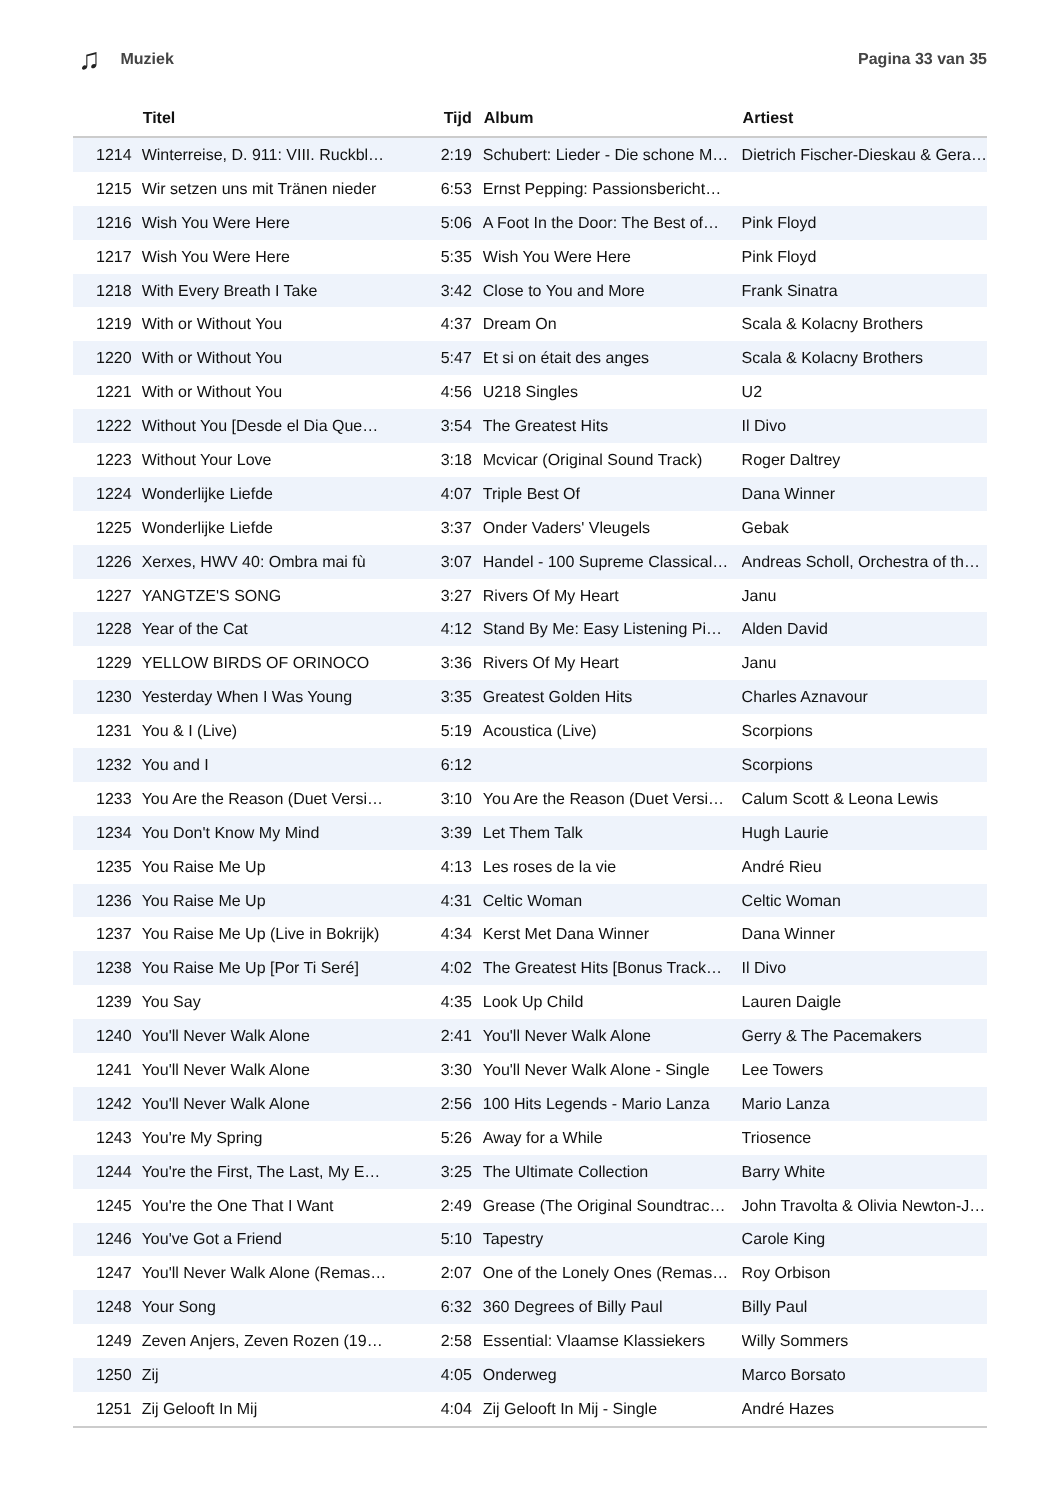♫ Muziek Pagina 33 van 35
| | Titel | Tijd | Album | Artiest |
| --- | --- | --- | --- | --- |
| 1214 | Winterreise, D. 911: VIII. Ruckbl… | 2:19 | Schubert: Lieder - Die schone M… | Dietrich Fischer-Dieskau & Gera… |
| 1215 | Wir setzen uns mit Tränen nieder | 6:53 | Ernst Pepping: Passionsbericht… | |
| 1216 | Wish You Were Here | 5:06 | A Foot In the Door: The Best of… | Pink Floyd |
| 1217 | Wish You Were Here | 5:35 | Wish You Were Here | Pink Floyd |
| 1218 | With Every Breath I Take | 3:42 | Close to You and More | Frank Sinatra |
| 1219 | With or Without You | 4:37 | Dream On | Scala & Kolacny Brothers |
| 1220 | With or Without You | 5:47 | Et si on était des anges | Scala & Kolacny Brothers |
| 1221 | With or Without You | 4:56 | U218 Singles | U2 |
| 1222 | Without You [Desde el Dia Que… | 3:54 | The Greatest Hits | Il Divo |
| 1223 | Without Your Love | 3:18 | Mcvicar (Original Sound Track) | Roger Daltrey |
| 1224 | Wonderlijke Liefde | 4:07 | Triple Best Of | Dana Winner |
| 1225 | Wonderlijke Liefde | 3:37 | Onder Vaders' Vleugels | Gebak |
| 1226 | Xerxes, HWV 40: Ombra mai fù | 3:07 | Handel - 100 Supreme Classical… | Andreas Scholl, Orchestra of th… |
| 1227 | YANGTZE'S SONG | 3:27 | Rivers Of My Heart | Janu |
| 1228 | Year of the Cat | 4:12 | Stand By Me: Easy Listening Pi… | Alden David |
| 1229 | YELLOW BIRDS OF ORINOCO | 3:36 | Rivers Of My Heart | Janu |
| 1230 | Yesterday When I Was Young | 3:35 | Greatest Golden Hits | Charles Aznavour |
| 1231 | You & I (Live) | 5:19 | Acoustica (Live) | Scorpions |
| 1232 | You and I | 6:12 | | Scorpions |
| 1233 | You Are the Reason (Duet Versi… | 3:10 | You Are the Reason (Duet Versi… | Calum Scott & Leona Lewis |
| 1234 | You Don't Know My Mind | 3:39 | Let Them Talk | Hugh Laurie |
| 1235 | You Raise Me Up | 4:13 | Les roses de la vie | André Rieu |
| 1236 | You Raise Me Up | 4:31 | Celtic Woman | Celtic Woman |
| 1237 | You Raise Me Up (Live in Bokrijk) | 4:34 | Kerst Met Dana Winner | Dana Winner |
| 1238 | You Raise Me Up [Por Ti Seré] | 4:02 | The Greatest Hits [Bonus Track… | Il Divo |
| 1239 | You Say | 4:35 | Look Up Child | Lauren Daigle |
| 1240 | You'll Never Walk Alone | 2:41 | You'll Never Walk Alone | Gerry & The Pacemakers |
| 1241 | You'll Never Walk Alone | 3:30 | You'll Never Walk Alone - Single | Lee Towers |
| 1242 | You'll Never Walk Alone | 2:56 | 100 Hits Legends - Mario Lanza | Mario Lanza |
| 1243 | You're My Spring | 5:26 | Away for a While | Triosence |
| 1244 | You're the First, The Last, My E… | 3:25 | The Ultimate Collection | Barry White |
| 1245 | You're the One That I Want | 2:49 | Grease (The Original Soundtrac… | John Travolta & Olivia Newton-J… |
| 1246 | You've Got a Friend | 5:10 | Tapestry | Carole King |
| 1247 | You'll Never Walk Alone (Remas… | 2:07 | One of the Lonely Ones (Remas… | Roy Orbison |
| 1248 | Your Song | 6:32 | 360 Degrees of Billy Paul | Billy Paul |
| 1249 | Zeven Anjers, Zeven Rozen (19… | 2:58 | Essential: Vlaamse Klassiekers | Willy Sommers |
| 1250 | Zij | 4:05 | Onderweg | Marco Borsato |
| 1251 | Zij Gelooft In Mij | 4:04 | Zij Gelooft In Mij - Single | André Hazes |